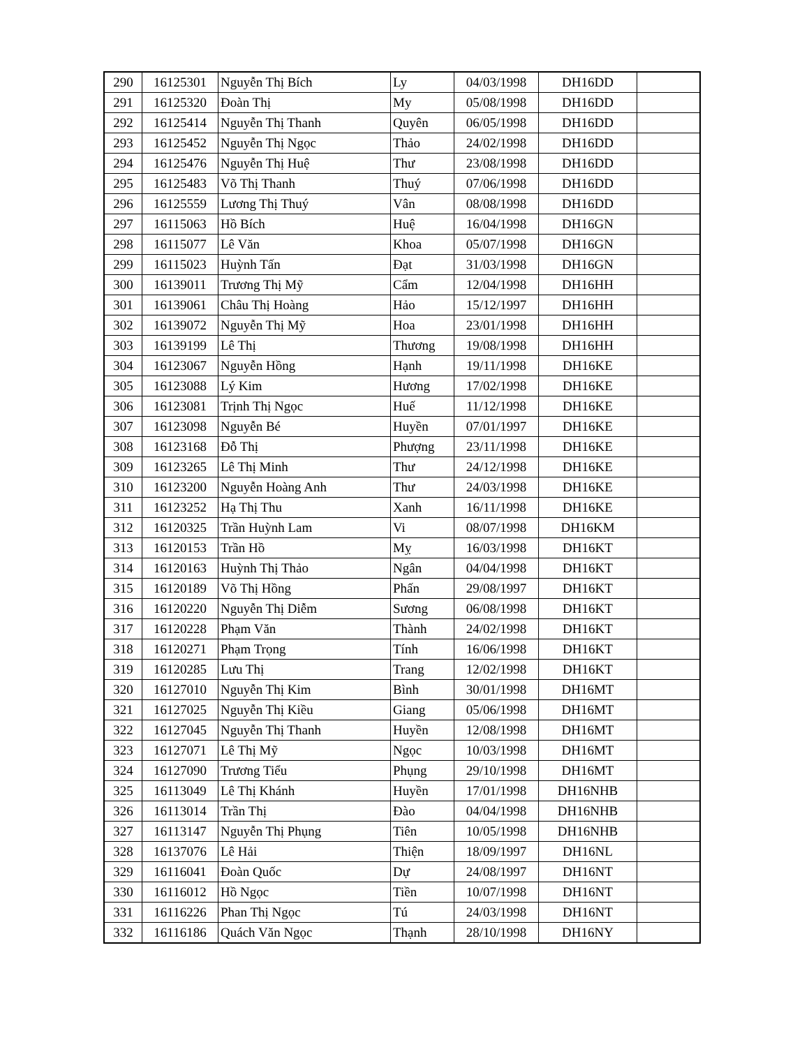| 290 | 16125301 | Nguyễn Thị Bích | Ly | 04/03/1998 | DH16DD | |
| 291 | 16125320 | Đoàn Thị | My | 05/08/1998 | DH16DD | |
| 292 | 16125414 | Nguyễn Thị Thanh | Quyên | 06/05/1998 | DH16DD | |
| 293 | 16125452 | Nguyễn Thị Ngọc | Thảo | 24/02/1998 | DH16DD | |
| 294 | 16125476 | Nguyễn Thị Huệ | Thư | 23/08/1998 | DH16DD | |
| 295 | 16125483 | Võ Thị Thanh | Thuý | 07/06/1998 | DH16DD | |
| 296 | 16125559 | Lương Thị Thuý | Vân | 08/08/1998 | DH16DD | |
| 297 | 16115063 | Hồ Bích | Huệ | 16/04/1998 | DH16GN | |
| 298 | 16115077 | Lê Văn | Khoa | 05/07/1998 | DH16GN | |
| 299 | 16115023 | Huỳnh Tấn | Đạt | 31/03/1998 | DH16GN | |
| 300 | 16139011 | Trương Thị Mỹ | Cẩm | 12/04/1998 | DH16HH | |
| 301 | 16139061 | Châu Thị Hoàng | Hảo | 15/12/1997 | DH16HH | |
| 302 | 16139072 | Nguyễn Thị Mỹ | Hoa | 23/01/1998 | DH16HH | |
| 303 | 16139199 | Lê Thị | Thương | 19/08/1998 | DH16HH | |
| 304 | 16123067 | Nguyễn Hồng | Hạnh | 19/11/1998 | DH16KE | |
| 305 | 16123088 | Lý Kim | Hương | 17/02/1998 | DH16KE | |
| 306 | 16123081 | Trịnh Thị Ngọc | Huế | 11/12/1998 | DH16KE | |
| 307 | 16123098 | Nguyễn Bé | Huyền | 07/01/1997 | DH16KE | |
| 308 | 16123168 | Đỗ Thị | Phượng | 23/11/1998 | DH16KE | |
| 309 | 16123265 | Lê Thị Minh | Thư | 24/12/1998 | DH16KE | |
| 310 | 16123200 | Nguyễn Hoàng Anh | Thư | 24/03/1998 | DH16KE | |
| 311 | 16123252 | Hạ Thị Thu | Xanh | 16/11/1998 | DH16KE | |
| 312 | 16120325 | Trần Huỳnh Lam | Vi | 08/07/1998 | DH16KM | |
| 313 | 16120153 | Trần Hồ | Mỵ | 16/03/1998 | DH16KT | |
| 314 | 16120163 | Huỳnh Thị Thảo | Ngân | 04/04/1998 | DH16KT | |
| 315 | 16120189 | Võ Thị Hồng | Phấn | 29/08/1997 | DH16KT | |
| 316 | 16120220 | Nguyễn Thị Diễm | Sương | 06/08/1998 | DH16KT | |
| 317 | 16120228 | Phạm Văn | Thành | 24/02/1998 | DH16KT | |
| 318 | 16120271 | Phạm Trọng | Tính | 16/06/1998 | DH16KT | |
| 319 | 16120285 | Lưu Thị | Trang | 12/02/1998 | DH16KT | |
| 320 | 16127010 | Nguyễn Thị Kim | Bình | 30/01/1998 | DH16MT | |
| 321 | 16127025 | Nguyễn Thị Kiều | Giang | 05/06/1998 | DH16MT | |
| 322 | 16127045 | Nguyễn Thị Thanh | Huyền | 12/08/1998 | DH16MT | |
| 323 | 16127071 | Lê Thị Mỹ | Ngọc | 10/03/1998 | DH16MT | |
| 324 | 16127090 | Trương Tiểu | Phụng | 29/10/1998 | DH16MT | |
| 325 | 16113049 | Lê Thị Khánh | Huyền | 17/01/1998 | DH16NHB | |
| 326 | 16113014 | Trần Thị | Đào | 04/04/1998 | DH16NHB | |
| 327 | 16113147 | Nguyễn Thị Phụng | Tiên | 10/05/1998 | DH16NHB | |
| 328 | 16137076 | Lê Hải | Thiện | 18/09/1997 | DH16NL | |
| 329 | 16116041 | Đoàn Quốc | Dự | 24/08/1997 | DH16NT | |
| 330 | 16116012 | Hồ Ngọc | Tiền | 10/07/1998 | DH16NT | |
| 331 | 16116226 | Phan Thị Ngọc | Tú | 24/03/1998 | DH16NT | |
| 332 | 16116186 | Quách Văn Ngọc | Thạnh | 28/10/1998 | DH16NY | |